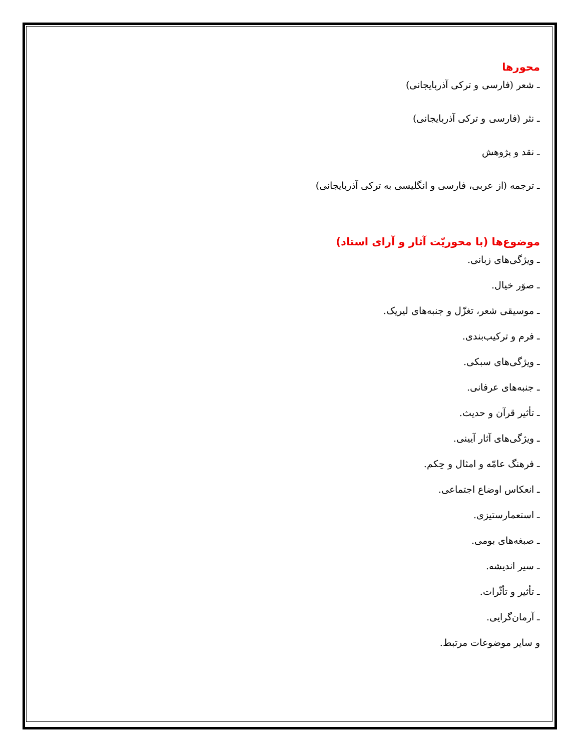محورها
ـ شعر (فارسی و ترکی آذربایجانی)
ـ نثر (فارسی و ترکی آذربایجانی)
ـ نقد و پژوهش
ـ ترجمه (از عربی، فارسی و انگلیسی به ترکی آذربایجانی)
موضوع‌ها (با محوریّت آثار و آرای استاد)
ـ ویژگی‌های زبانی.
ـ صوَر خیال.
ـ موسیقی شعر، تغزّل و جنبه‌های لیریک.
ـ فرم و ترکیب‌بندی.
ـ ویژگی‌های سبکی.
ـ جنبه‌های عرفانی.
ـ تأثیر قرآن و حدیث.
ـ ویژگی‌های آثار آیینی.
ـ فرهنگ عامّه و امثال و حِکم.
ـ انعکاس اوضاع اجتماعی.
ـ استعمارستیزی.
ـ صبغه‌های بومی.
ـ سیر اندیشه.
ـ تأثیر و تأثّرات.
ـ آرمان‌گرایی.
و سایر موضوعات مرتبط.